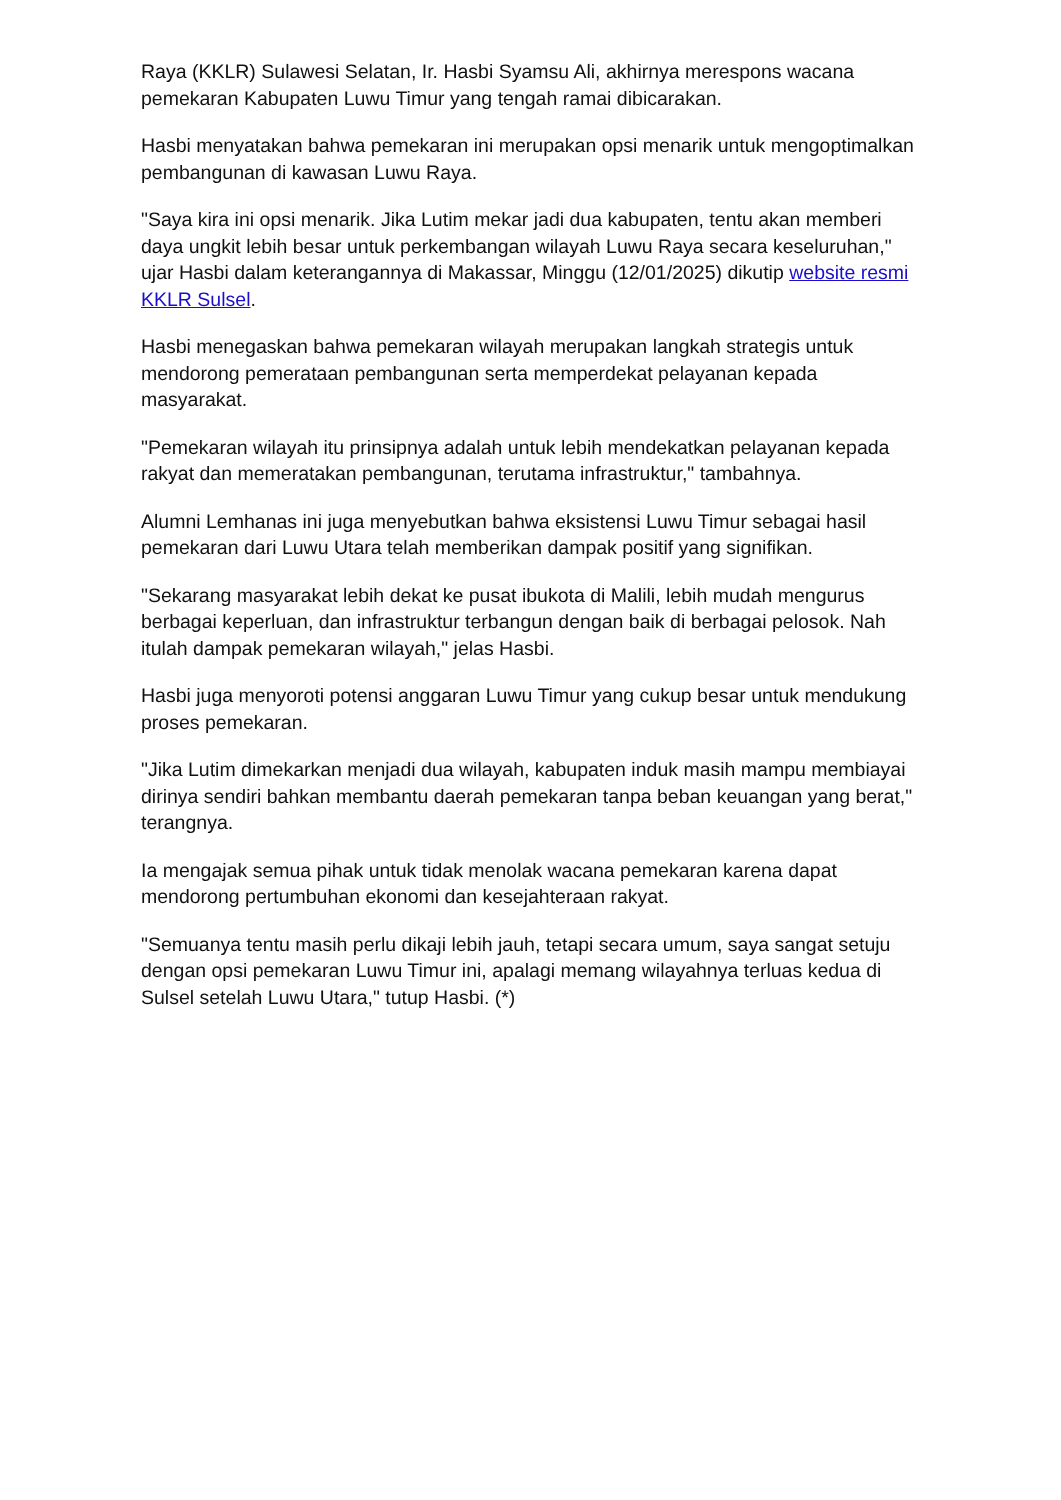Raya (KKLR) Sulawesi Selatan, Ir. Hasbi Syamsu Ali, akhirnya merespons wacana pemekaran Kabupaten Luwu Timur yang tengah ramai dibicarakan.
Hasbi menyatakan bahwa pemekaran ini merupakan opsi menarik untuk mengoptimalkan pembangunan di kawasan Luwu Raya.
"Saya kira ini opsi menarik. Jika Lutim mekar jadi dua kabupaten, tentu akan memberi daya ungkit lebih besar untuk perkembangan wilayah Luwu Raya secara keseluruhan," ujar Hasbi dalam keterangannya di Makassar, Minggu (12/01/2025) dikutip website resmi KKLR Sulsel.
Hasbi menegaskan bahwa pemekaran wilayah merupakan langkah strategis untuk mendorong pemerataan pembangunan serta memperdekat pelayanan kepada masyarakat.
"Pemekaran wilayah itu prinsipnya adalah untuk lebih mendekatkan pelayanan kepada rakyat dan memeratakan pembangunan, terutama infrastruktur," tambahnya.
Alumni Lemhanas ini juga menyebutkan bahwa eksistensi Luwu Timur sebagai hasil pemekaran dari Luwu Utara telah memberikan dampak positif yang signifikan.
"Sekarang masyarakat lebih dekat ke pusat ibukota di Malili, lebih mudah mengurus berbagai keperluan, dan infrastruktur terbangun dengan baik di berbagai pelosok. Nah itulah dampak pemekaran wilayah," jelas Hasbi.
Hasbi juga menyoroti potensi anggaran Luwu Timur yang cukup besar untuk mendukung proses pemekaran.
"Jika Lutim dimekarkan menjadi dua wilayah, kabupaten induk masih mampu membiayai dirinya sendiri bahkan membantu daerah pemekaran tanpa beban keuangan yang berat," terangnya.
Ia mengajak semua pihak untuk tidak menolak wacana pemekaran karena dapat mendorong pertumbuhan ekonomi dan kesejahteraan rakyat.
"Semuanya tentu masih perlu dikaji lebih jauh, tetapi secara umum, saya sangat setuju dengan opsi pemekaran Luwu Timur ini, apalagi memang wilayahnya terluas kedua di Sulsel setelah Luwu Utara," tutup Hasbi. (*)